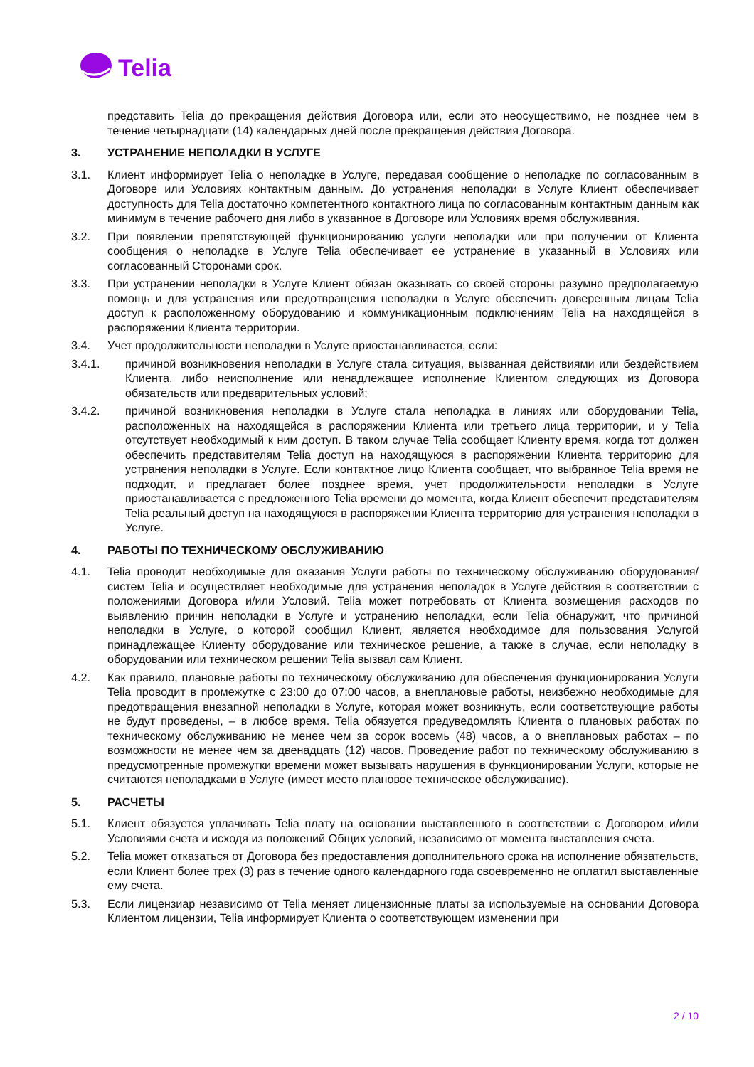Telia
представить Telia до прекращения действия Договора или, если это неосуществимо, не позднее чем в течение четырнадцати (14) календарных дней после прекращения действия Договора.
3. УСТРАНЕНИЕ НЕПОЛАДКИ В УСЛУГЕ
3.1. Клиент информирует Telia о неполадке в Услуге, передавая сообщение о неполадке по согласованным в Договоре или Условиях контактным данным. До устранения неполадки в Услуге Клиент обеспечивает доступность для Telia достаточно компетентного контактного лица по согласованным контактным данным как минимум в течение рабочего дня либо в указанное в Договоре или Условиях время обслуживания.
3.2. При появлении препятствующей функционированию услуги неполадки или при получении от Клиента сообщения о неполадке в Услуге Telia обеспечивает ее устранение в указанный в Условиях или согласованный Сторонами срок.
3.3. При устранении неполадки в Услуге Клиент обязан оказывать со своей стороны разумно предполагаемую помощь и для устранения или предотвращения неполадки в Услуге обеспечить доверенным лицам Telia доступ к расположенному оборудованию и коммуникационным подключениям Telia на находящейся в распоряжении Клиента территории.
3.4. Учет продолжительности неполадки в Услуге приостанавливается, если:
3.4.1. причиной возникновения неполадки в Услуге стала ситуация, вызванная действиями или бездействием Клиента, либо неисполнение или ненадлежащее исполнение Клиентом следующих из Договора обязательств или предварительных условий;
3.4.2. причиной возникновения неполадки в Услуге стала неполадка в линиях или оборудовании Telia, расположенных на находящейся в распоряжении Клиента или третьего лица территории, и у Telia отсутствует необходимый к ним доступ. В таком случае Telia сообщает Клиенту время, когда тот должен обеспечить представителям Telia доступ на находящуюся в распоряжении Клиента территорию для устранения неполадки в Услуге. Если контактное лицо Клиента сообщает, что выбранное Telia время не подходит, и предлагает более позднее время, учет продолжительности неполадки в Услуге приостанавливается с предложенного Telia времени до момента, когда Клиент обеспечит представителям Telia реальный доступ на находящуюся в распоряжении Клиента территорию для устранения неполадки в Услуге.
4. РАБОТЫ ПО ТЕХНИЧЕСКОМУ ОБСЛУЖИВАНИЮ
4.1. Telia проводит необходимые для оказания Услуги работы по техническому обслуживанию оборудования/систем Telia и осуществляет необходимые для устранения неполадок в Услуге действия в соответствии с положениями Договора и/или Условий. Telia может потребовать от Клиента возмещения расходов по выявлению причин неполадки в Услуге и устранению неполадки, если Telia обнаружит, что причиной неполадки в Услуге, о которой сообщил Клиент, является необходимое для пользования Услугой принадлежащее Клиенту оборудование или техническое решение, а также в случае, если неполадку в оборудовании или техническом решении Telia вызвал сам Клиент.
4.2. Как правило, плановые работы по техническому обслуживанию для обеспечения функционирования Услуги Telia проводит в промежутке с 23:00 до 07:00 часов, а внеплановые работы, неизбежно необходимые для предотвращения внезапной неполадки в Услуге, которая может возникнуть, если соответствующие работы не будут проведены, – в любое время. Telia обязуется предуведомлять Клиента о плановых работах по техническому обслуживанию не менее чем за сорок восемь (48) часов, а о внеплановых работах – по возможности не менее чем за двенадцать (12) часов. Проведение работ по техническому обслуживанию в предусмотренные промежутки времени может вызывать нарушения в функционировании Услуги, которые не считаются неполадками в Услуге (имеет место плановое техническое обслуживание).
5. РАСЧЕТЫ
5.1. Клиент обязуется уплачивать Telia плату на основании выставленного в соответствии с Договором и/или Условиями счета и исходя из положений Общих условий, независимо от момента выставления счета.
5.2. Telia может отказаться от Договора без предоставления дополнительного срока на исполнение обязательств, если Клиент более трех (3) раз в течение одного календарного года своевременно не оплатил выставленные ему счета.
5.3. Если лицензиар независимо от Telia меняет лицензионные платы за используемые на основании Договора Клиентом лицензии, Telia информирует Клиента о соответствующем изменении при
2 / 10